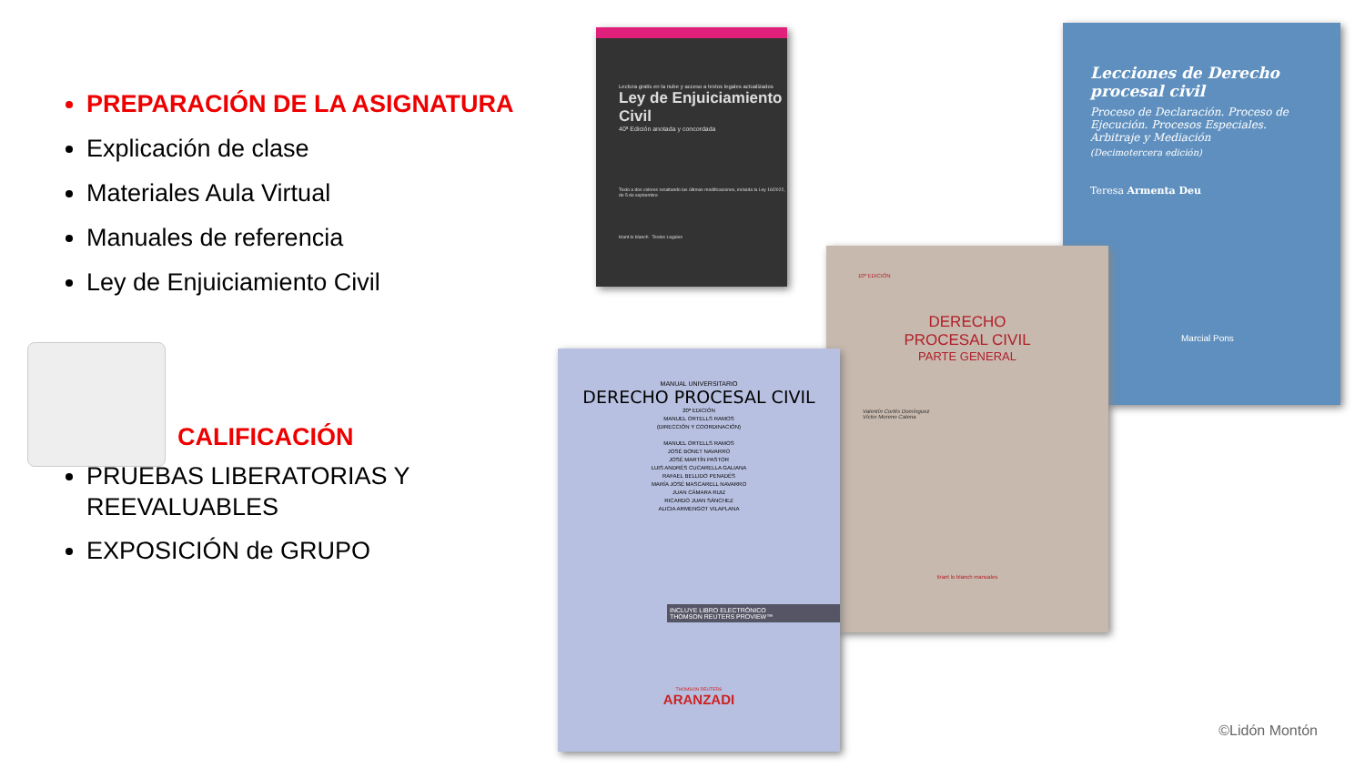PREPARACIÓN DE LA ASIGNATURA
Explicación de clase
Materiales Aula Virtual
Manuales de referencia
Ley de Enjuiciamiento Civil
CALIFICACIÓN
PRUEBAS LIBERATORIAS Y REEVALUABLES
EXPOSICIÓN de GRUPO
Lectura gratis en la nube y acceso a textos legales actualizados
Ley de Enjuiciamiento Civil
40ª Edición anotada y concordada
Texto a dos colores resaltando las últimas modificaciones, incluida la Ley 16/2022, de 5 de septiembre
tirant lo blanch Textos Legales
Lecciones de Derecho procesal civil
Proceso de Declaración. Proceso de Ejecución. Procesos Especiales. Arbitraje y Mediación
(Decimotercera edición)
Teresa Armenta Deu
Marcial Pons
10ª EDICIÓN
DERECHO
PROCESAL CIVIL
PARTE GENERAL
Valentín Cortés Domínguez
Víctor Moreno Catena
tirant lo blanch manuales
MANUAL UNIVERSITARIO
DERECHO PROCESAL CIVIL
20ª EDICIÓN
MANUEL ORTELLS RAMOS
(DIRECCIÓN Y COORDINACIÓN)
MANUEL ORTELLS RAMOS
JOSÉ BONET NAVARRO
JOSÉ MARTÍN PASTOR
LUIS ANDRÉS CUCARELLA GALIANA
RAFAEL BELLIDO PENADÉS
MARÍA JOSÉ MASCARELL NAVARRO
JUAN CÁMARA RUIZ
RICARDO JUAN SÁNCHEZ
ALICIA ARMENGOT VILAPLANA
INCLUYE LIBRO ELECTRÓNICO
THOMSON REUTERS PROVIEW™
THOMSON REUTERS
ARANZADI
©Lidón Montón